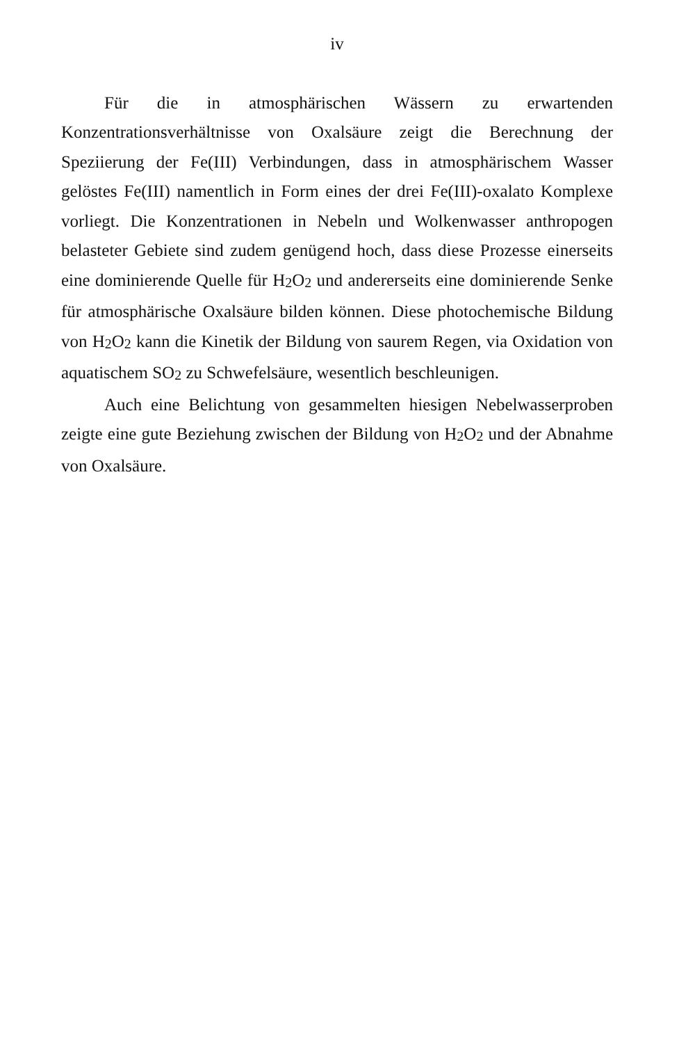iv
Für die in atmosphärischen Wässern zu erwartenden Konzentrationsverhältnisse von Oxalsäure zeigt die Berechnung der Speziierung der Fe(III) Verbindungen, dass in atmosphärischem Wasser gelöstes Fe(III) namentlich in Form eines der drei Fe(III)-oxalato Komplexe vorliegt. Die Konzentrationen in Nebeln und Wolkenwasser anthropogen belasteter Gebiete sind zudem genügend hoch, dass diese Prozesse einerseits eine dominierende Quelle für H<sub>2</sub>O<sub>2</sub> und andererseits eine dominierende Senke für atmosphärische Oxalsäure bilden können. Diese photochemische Bildung von H<sub>2</sub>O<sub>2</sub> kann die Kinetik der Bildung von saurem Regen, via Oxidation von aquatischem SO<sub>2</sub> zu Schwefelsäure, wesentlich beschleunigen.
Auch eine Belichtung von gesammelten hiesigen Nebelwasserproben zeigte eine gute Beziehung zwischen der Bildung von H<sub>2</sub>O<sub>2</sub> und der Abnahme von Oxalsäure.